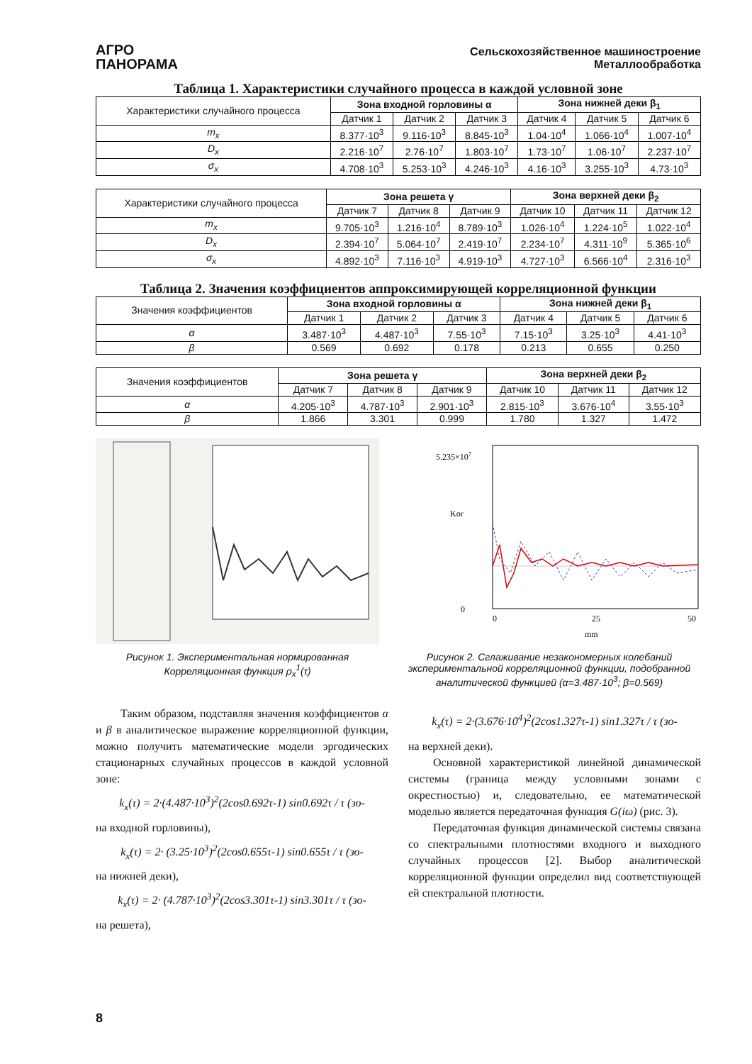АГРО
ПАНОРАМА
Сельскохозяйственное машиностроение
Металлообработка
Таблица 1. Характеристики случайного процесса в каждой условной зоне
| Характеристики случайного процесса | Зона входной горловины α | | | Зона нижней деки β<sub>1</sub> | | |
| | Датчик 1 | Датчик 2 | Датчик 3 | Датчик 4 | Датчик 5 | Датчик 6 |
| m<sub>x</sub> | 8.377·10<sup>3</sup> | 9.116·10<sup>3</sup> | 8.845·10<sup>3</sup> | 1.04·10<sup>4</sup> | 1.066·10<sup>4</sup> | 1.007·10<sup>4</sup> |
| D<sub>x</sub> | 2.216·10<sup>7</sup> | 2.76·10<sup>7</sup> | 1.803·10<sup>7</sup> | 1.73·10<sup>7</sup> | 1.06·10<sup>7</sup> | 2.237·10<sup>7</sup> |
| σ<sub>x</sub> | 4.708·10<sup>3</sup> | 5.253·10<sup>3</sup> | 4.246·10<sup>3</sup> | 4.16·10<sup>3</sup> | 3.255·10<sup>3</sup> | 4.73·10<sup>3</sup> |
| Характеристики случайного процесса | Зона решета γ | | | Зона верхней деки β<sub>2</sub> | | |
| | Датчик 7 | Датчик 8 | Датчик 9 | Датчик 10 | Датчик 11 | Датчик 12 |
| m<sub>x</sub> | 9.705·10<sup>3</sup> | 1.216·10<sup>4</sup> | 8.789·10<sup>3</sup> | 1.026·10<sup>4</sup> | 1.224·10<sup>5</sup> | 1.022·10<sup>4</sup> |
| D<sub>x</sub> | 2.394·10<sup>7</sup> | 5.064·10<sup>7</sup> | 2.419·10<sup>7</sup> | 2.234·10<sup>7</sup> | 4.311·10<sup>9</sup> | 5.365·10<sup>6</sup> |
| σ<sub>x</sub> | 4.892·10<sup>3</sup> | 7.116·10<sup>3</sup> | 4.919·10<sup>3</sup> | 4.727·10<sup>3</sup> | 6.566·10<sup>4</sup> | 2.316·10<sup>3</sup> |
Таблица 2. Значения коэффициентов аппроксимирующей корреляционной функции
| Значения коэффициентов | Зона входной горловины α | | | Зона нижней деки β<sub>1</sub> | | |
| | Датчик 1 | Датчик 2 | Датчик 3 | Датчик 4 | Датчик 5 | Датчик 6 |
| α | 3.487·10<sup>3</sup> | 4.487·10<sup>3</sup> | 7.55·10<sup>3</sup> | 7.15·10<sup>3</sup> | 3.25·10<sup>3</sup> | 4.41·10<sup>3</sup> |
| β | 0.569 | 0.692 | 0.178 | 0.213 | 0.655 | 0.250 |
| Значения коэффициентов | Зона решета γ | | | Зона верхней деки β<sub>2</sub> | | |
| | Датчик 7 | Датчик 8 | Датчик 9 | Датчик 10 | Датчик 11 | Датчик 12 |
| α | 4.205·10<sup>3</sup> | 4.787·10<sup>3</sup> | 2.901·10<sup>3</sup> | 2.815·10<sup>3</sup> | 3.676·10<sup>4</sup> | 3.55·10<sup>3</sup> |
| β | 1.866 | 3.301 | 0.999 | 1.780 | 1.327 | 1.472 |
Рисунок 1. Экспериментальная нормированная Корреляционная функция ρ<sub>x</sub><sup>1</sup>(τ)
5.235×107
0
Kor
0
25
50
mm
Рисунок 2. Сглаживание незакономерных колебаний экспериментальной корреляционной функции, подобранной аналитической функцией (α=3.487·10<sup>3</sup>; β=0.569)
Таким образом, подставляя значения коэффициентов α и β в аналитическое выражение корреляционной функции, можно получить математические модели эргодических стационарных случайных процессов в каждой условной зоне:
k<sub>x</sub>(τ) = 2·(4.487·10<sup>3</sup>)<sup>2</sup>(2cos0.692τ-1) sin0.692τ / τ (зо-
на входной горловины),
k<sub>x</sub>(τ) = 2· (3.25·10<sup>3</sup>)<sup>2</sup>(2cos0.655τ-1) sin0.655τ / τ (зо-
на нижней деки),
k<sub>x</sub>(τ) = 2· (4.787·10<sup>3</sup>)<sup>2</sup>(2cos3.301τ-1) sin3.301τ / τ (зо-
на решета),
k<sub>x</sub>(τ) = 2·(3.676·10<sup>4</sup>)<sup>2</sup>(2cos1.327τ-1) sin1.327τ / τ (зо-
на верхней деки).
Основной характеристикой линейной динамической системы (граница между условными зонами с окрестностью) и, следовательно, ее математической моделью является передаточная функция G(iω) (рис. 3).
Передаточная функция динамической системы связана со спектральными плотностями входного и выходного случайных процессов [2]. Выбор аналитической корреляционной функции определил вид соответствующей ей спектральной плотности.
8